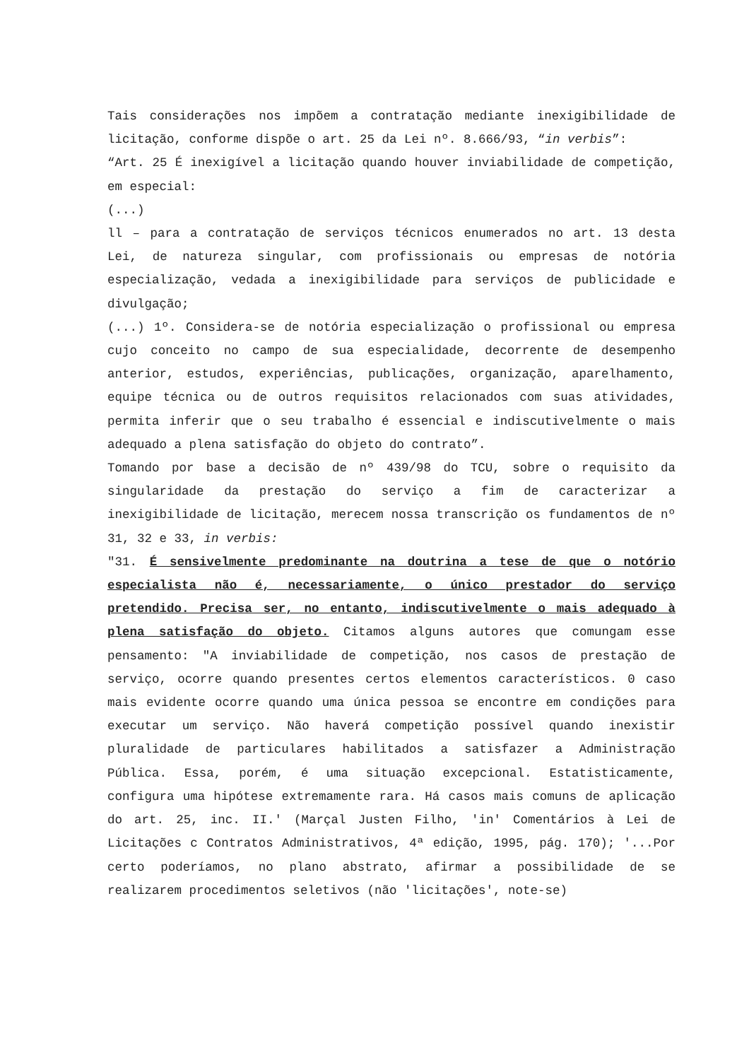Tais considerações nos impõem a contratação mediante inexigibilidade de licitação, conforme dispõe o art. 25 da Lei nº. 8.666/93, “in verbis”:
“Art. 25 É inexigível a licitação quando houver inviabilidade de competição, em especial:
(...)
ll – para a contratação de serviços técnicos enumerados no art. 13 desta Lei, de natureza singular, com profissionais ou empresas de notória especialização, vedada a inexigibilidade para serviços de publicidade e divulgação;
(...) 1º. Considera-se de notória especialização o profissional ou empresa cujo conceito no campo de sua especialidade, decorrente de desempenho anterior, estudos, experiências, publicações, organização, aparelhamento, equipe técnica ou de outros requisitos relacionados com suas atividades, permita inferir que o seu trabalho é essencial e indiscutivelmente o mais adequado a plena satisfação do objeto do contrato”.
Tomando por base a decisão de nº 439/98 do TCU, sobre o requisito da singularidade da prestação do serviço a fim de caracterizar a inexigibilidade de licitação, merecem nossa transcrição os fundamentos de nº 31, 32 e 33, in verbis:
"31. É sensivelmente predominante na doutrina a tese de que o notório especialista não é, necessariamente, o único prestador do serviço pretendido. Precisa ser, no entanto, indiscutivelmente o mais adequado à plena satisfação do objeto. Citamos alguns autores que comungam esse pensamento: "A inviabilidade de competição, nos casos de prestação de serviço, ocorre quando presentes certos elementos característicos. 0 caso mais evidente ocorre quando uma única pessoa se encontre em condições para executar um serviço. Não haverá competição possível quando inexistir pluralidade de particulares habilitados a satisfazer a Administração Pública. Essa, porém, é uma situação excepcional. Estatisticamente, configura uma hipótese extremamente rara. Há casos mais comuns de aplicação do art. 25, inc. II.' (Marçal Justen Filho, 'in' Comentários à Lei de Licitações c Contratos Administrativos, 4ª edição, 1995, pág. 170); '...Por certo poderíamos, no plano abstrato, afirmar a possibilidade de se realizarem procedimentos seletivos (não 'licitações', note-se)